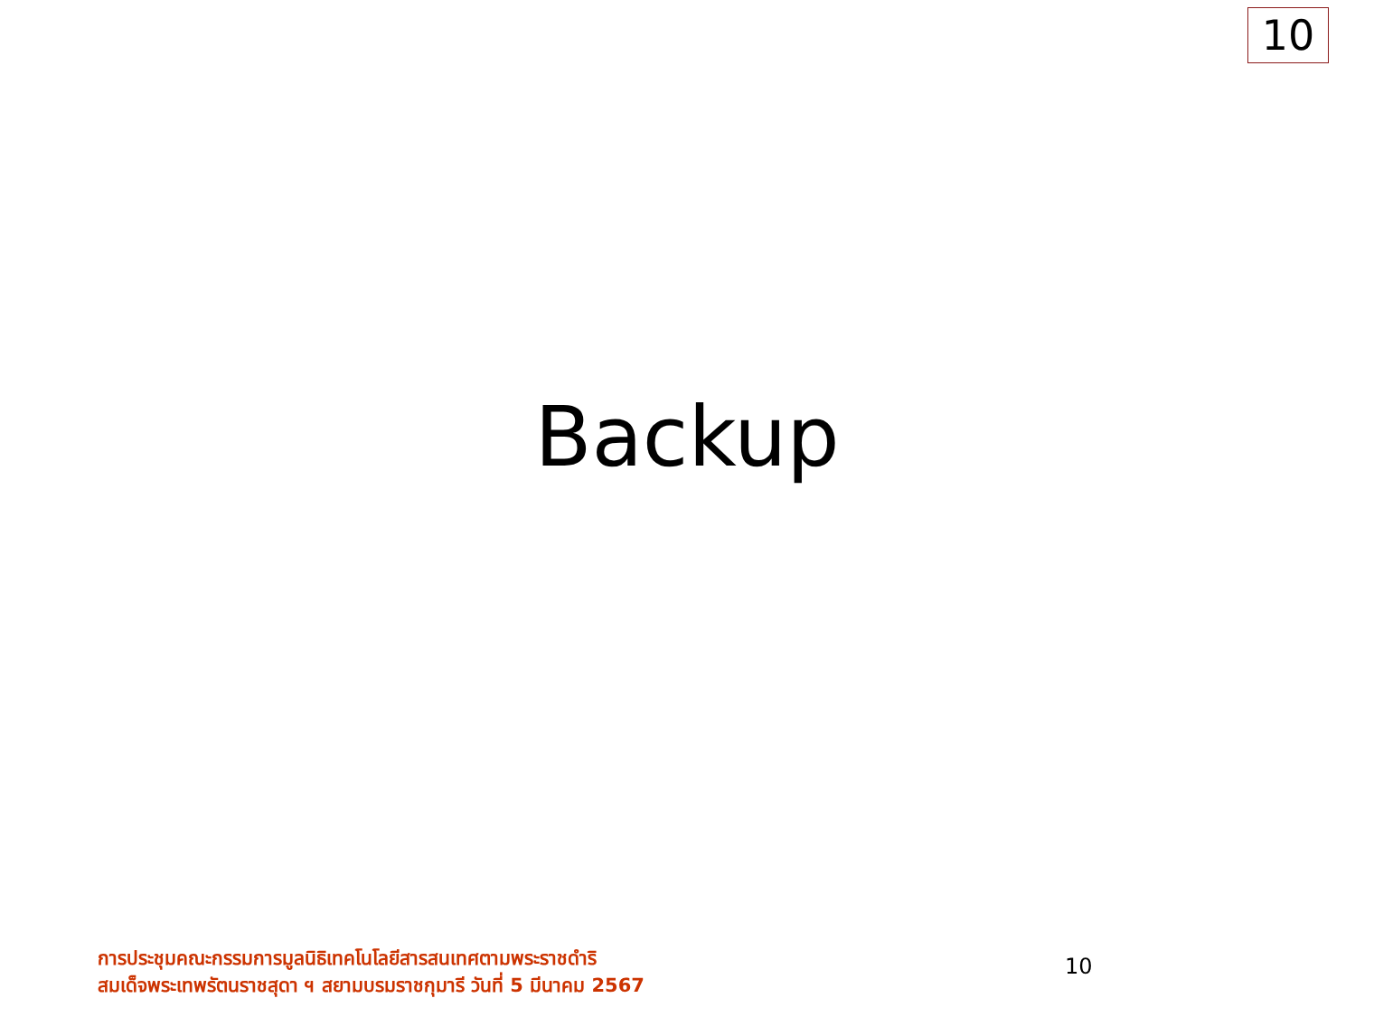10
Backup
การประชุมคณะกรรมการมูลนิธิเทคโนโลยีสารสนเทศตามพระราชดำริ
สมเด็จพระเทพรัตนราชสุดา ฯ สยามบรมราชกุมารี วันที่ 5 มีนาคม 2567
10